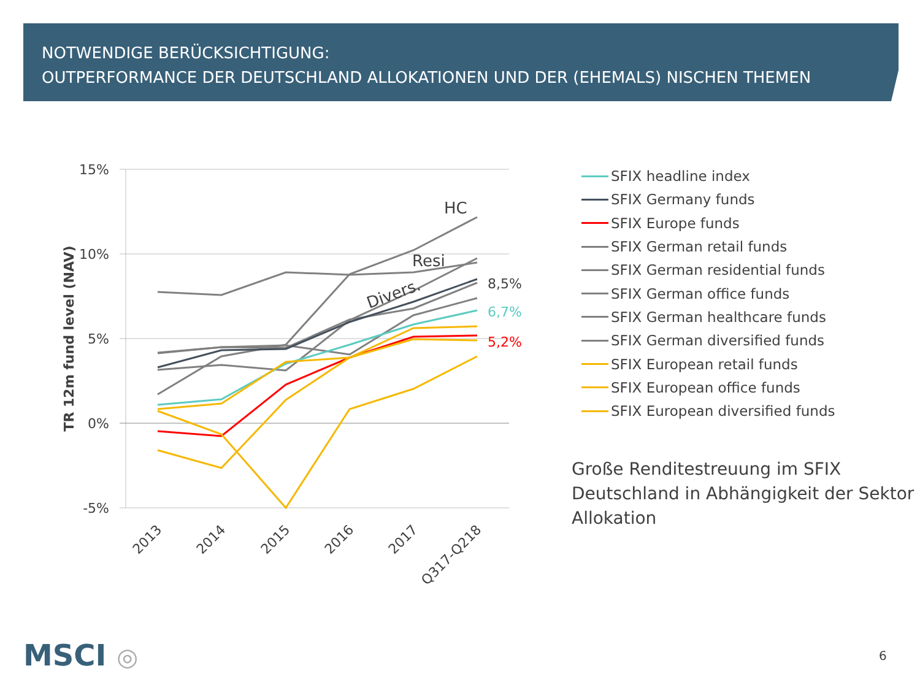NOTWENDIGE BERÜCKSICHTIGUNG:
OUTPERFORMANCE DER DEUTSCHLAND ALLOKATIONEN UND DER (EHEMALS) NISCHEN THEMEN
15%
10%
5%
0%
-5%
TR 12m fund level (NAV)
HC
Resi
Divers.
8,5%
6,7%
5,2%
2013
2014
2015
2016
2017
Q317-Q218
SFIX headline index
SFIX Germany funds
SFIX Europe funds
SFIX German retail funds
SFIX German residential funds
SFIX German office funds
SFIX German healthcare funds
SFIX German diversified funds
SFIX European retail funds
SFIX European office funds
SFIX European diversified funds
Große Renditestreuung im SFIX
Deutschland in Abhängigkeit der Sektor
Allokation
MSCI ◎ 6